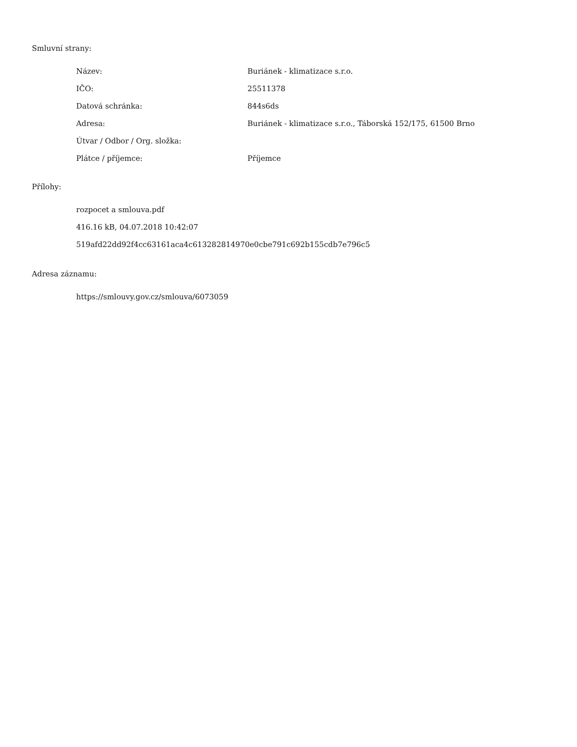Smluvní strany:
| Název: | Buriánek - klimatizace s.r.o. |
| IČO: | 25511378 |
| Datová schránka: | 844s6ds |
| Adresa: | Buriánek - klimatizace s.r.o., Táborská 152/175, 61500 Brno |
| Útvar / Odbor / Org. složka: | |
| Plátce / příjemce: | Příjemce |
Přílohy:
rozpocet a smlouva.pdf
416.16 kB, 04.07.2018 10:42:07
519afd22dd92f4cc63161aca4c613282814970e0cbe791c692b155cdb7e796c5
Adresa záznamu:
https://smlouvy.gov.cz/smlouva/6073059